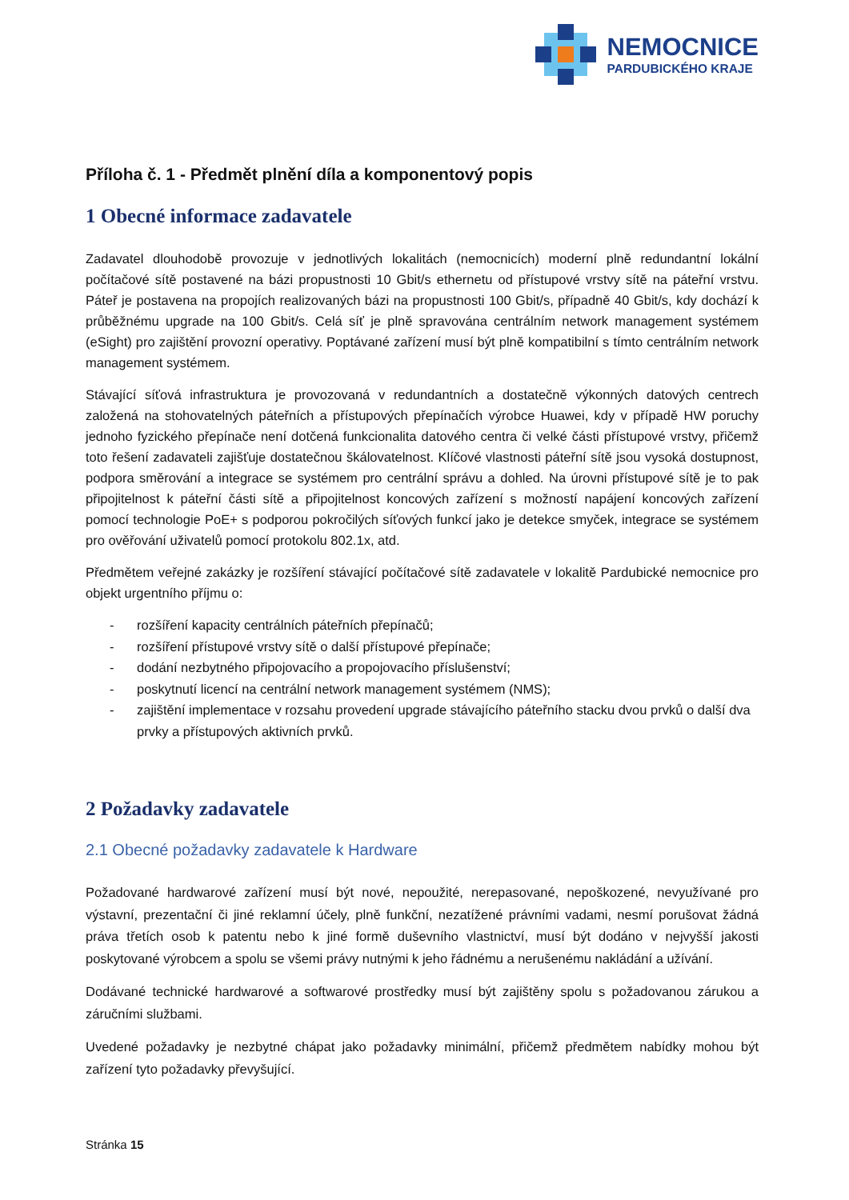NEMOCNICE
PARDUBICKÉHO KRAJE
Příloha č. 1 - Předmět plnění díla a komponentový popis
1 Obecné informace zadavatele
Zadavatel dlouhodobě provozuje v jednotlivých lokalitách (nemocnicích) moderní plně redundantní lokální počítačové sítě postavené na bázi propustnosti 10 Gbit/s ethernetu od přístupové vrstvy sítě na páteřní vrstvu. Páteř je postavena na propojích realizovaných bázi na propustnosti 100 Gbit/s, případně 40 Gbit/s, kdy dochází k průběžnému upgrade na 100 Gbit/s. Celá síť je plně spravována centrálním network management systémem (eSight) pro zajištění provozní operativy. Poptávané zařízení musí být plně kompatibilní s tímto centrálním network management systémem.
Stávající síťová infrastruktura je provozovaná v redundantních a dostatečně výkonných datových centrech založená na stohovatelných páteřních a přístupových přepínačích výrobce Huawei, kdy v případě HW poruchy jednoho fyzického přepínače není dotčená funkcionalita datového centra či velké části přístupové vrstvy, přičemž toto řešení zadavateli zajišťuje dostatečnou škálovatelnost. Klíčové vlastnosti páteřní sítě jsou vysoká dostupnost, podpora směrování a integrace se systémem pro centrální správu a dohled. Na úrovni přístupové sítě je to pak připojitelnost k páteřní části sítě a připojitelnost koncových zařízení s možností napájení koncových zařízení pomocí technologie PoE+ s podporou pokročilých síťových funkcí jako je detekce smyček, integrace se systémem pro ověřování uživatelů pomocí protokolu 802.1x, atd.
Předmětem veřejné zakázky je rozšíření stávající počítačové sítě zadavatele v lokalitě Pardubické nemocnice pro objekt urgentního příjmu o:
- rozšíření kapacity centrálních páteřních přepínačů;
- rozšíření přístupové vrstvy sítě o další přístupové přepínače;
- dodání nezbytného připojovacího a propojovacího příslušenství;
- poskytnutí licencí na centrální network management systémem (NMS);
- zajištění implementace v rozsahu provedení upgrade stávajícího páteřního stacku dvou prvků o další dva prvky a přístupových aktivních prvků.
2 Požadavky zadavatele
2.1 Obecné požadavky zadavatele k Hardware
Požadované hardwarové zařízení musí být nové, nepoužité, nerepasované, nepoškozené, nevyužívané pro výstavní, prezentační či jiné reklamní účely, plně funkční, nezatížené právními vadami, nesmí porušovat žádná práva třetích osob k patentu nebo k jiné formě duševního vlastnictví, musí být dodáno v nejvyšší jakosti poskytované výrobcem a spolu se všemi právy nutnými k jeho řádnému a nerušenému nakládání a užívání.
Dodávané technické hardwarové a softwarové prostředky musí být zajištěny spolu s požadovanou zárukou a záručními službami.
Uvedené požadavky je nezbytné chápat jako požadavky minimální, přičemž předmětem nabídky mohou být zařízení tyto požadavky převyšující.
Stránka 15